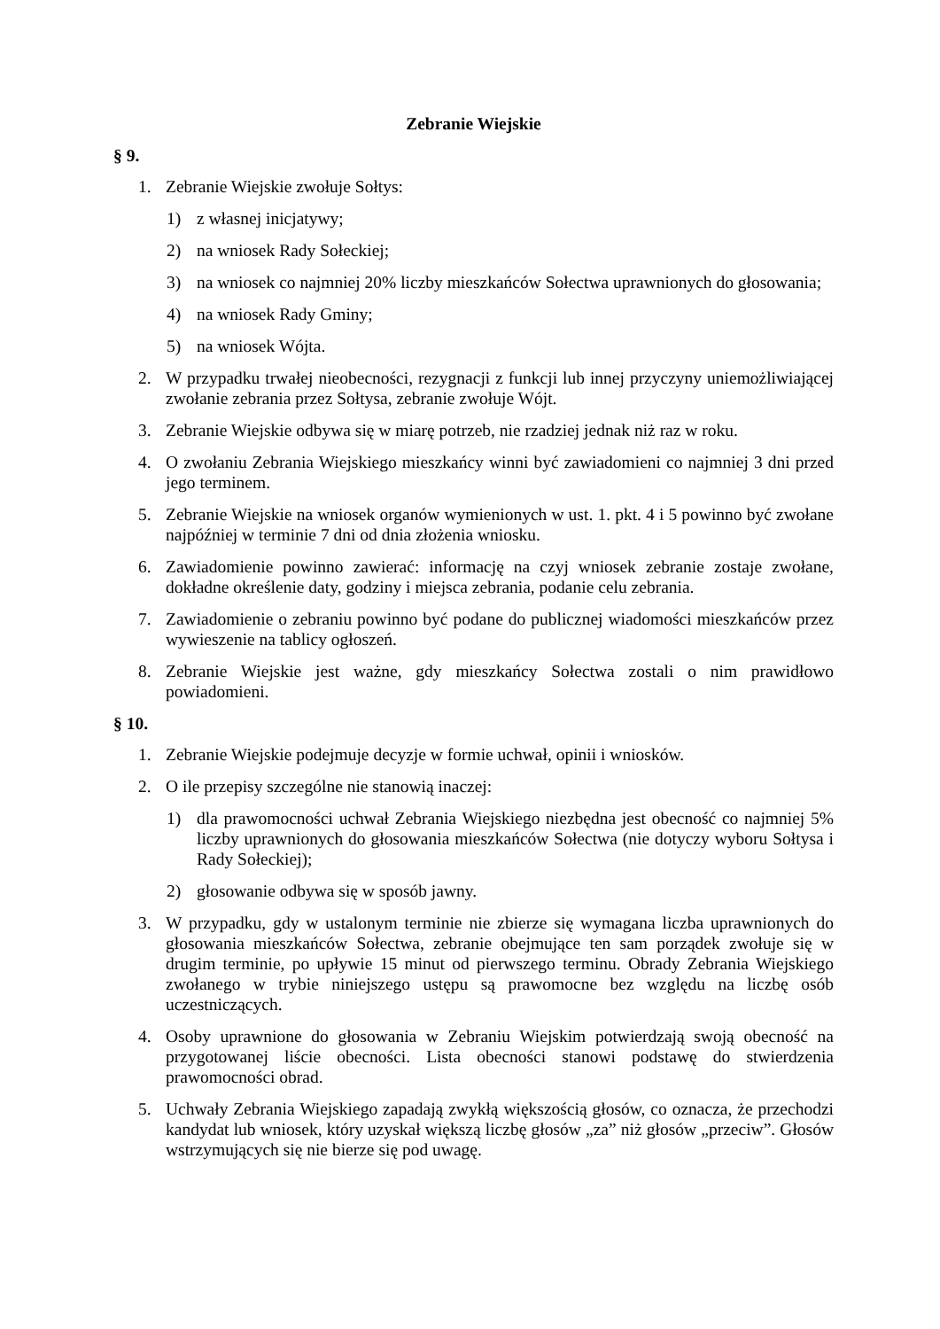Zebranie Wiejskie
§ 9.
1. Zebranie Wiejskie zwołuje Sołtys:
1) z własnej inicjatywy;
2) na wniosek Rady Sołeckiej;
3) na wniosek co najmniej 20% liczby mieszkańców Sołectwa uprawnionych do głosowania;
4) na wniosek Rady Gminy;
5) na wniosek Wójta.
2. W przypadku trwałej nieobecności, rezygnacji z funkcji lub innej przyczyny uniemożliwiającej zwołanie zebrania przez Sołtysa, zebranie zwołuje Wójt.
3. Zebranie Wiejskie odbywa się w miarę potrzeb, nie rzadziej jednak niż raz w roku.
4. O zwołaniu Zebrania Wiejskiego mieszkańcy winni być zawiadomieni co najmniej 3 dni przed jego terminem.
5. Zebranie Wiejskie na wniosek organów wymienionych w ust. 1. pkt. 4 i 5 powinno być zwołane najpóźniej w terminie 7 dni od dnia złożenia wniosku.
6. Zawiadomienie powinno zawierać: informację na czyj wniosek zebranie zostaje zwołane, dokładne określenie daty, godziny i miejsca zebrania, podanie celu zebrania.
7. Zawiadomienie o zebraniu powinno być podane do publicznej wiadomości mieszkańców przez wywieszenie na tablicy ogłoszeń.
8. Zebranie Wiejskie jest ważne, gdy mieszkańcy Sołectwa zostali o nim prawidłowo powiadomieni.
§ 10.
1. Zebranie Wiejskie podejmuje decyzje w formie uchwał, opinii i wniosków.
2. O ile przepisy szczególne nie stanowią inaczej:
1) dla prawomocności uchwał Zebrania Wiejskiego niezbędna jest obecność co najmniej 5% liczby uprawnionych do głosowania mieszkańców Sołectwa (nie dotyczy wyboru Sołtysa i Rady Sołeckiej);
2) głosowanie odbywa się w sposób jawny.
3. W przypadku, gdy w ustalonym terminie nie zbierze się wymagana liczba uprawnionych do głosowania mieszkańców Sołectwa, zebranie obejmujące ten sam porządek zwołuje się w drugim terminie, po upływie 15 minut od pierwszego terminu. Obrady Zebrania Wiejskiego zwołanego w trybie niniejszego ustępu są prawomocne bez względu na liczbę osób uczestniczących.
4. Osoby uprawnione do głosowania w Zebraniu Wiejskim potwierdzają swoją obecność na przygotowanej liście obecności. Lista obecności stanowi podstawę do stwierdzenia prawomocności obrad.
5. Uchwały Zebrania Wiejskiego zapadają zwykłą większością głosów, co oznacza, że przechodzi kandydat lub wniosek, który uzyskał większą liczbę głosów „za” niż głosów „przeciw”. Głosów wstrzymujących się nie bierze się pod uwagę.